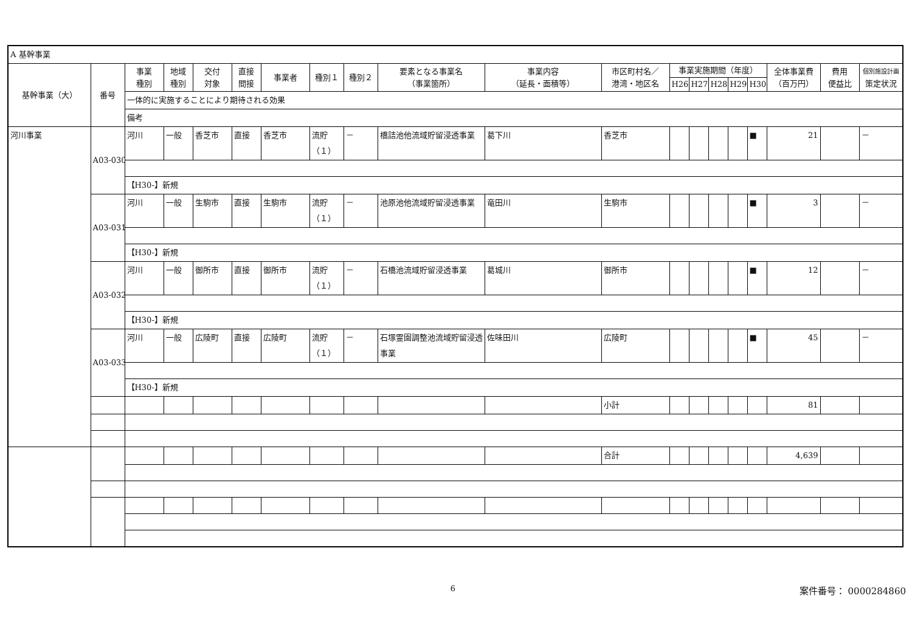| A 基幹事業 | | | | | | | | | | | | | | | | | | | |
| 基幹事業（大） | 番号 | 事業 種別 | 地域 種別 | 交付 対象 | 直接 間接 | 事業者 | 種別１ | 種別２ | 要素となる事業名 （事業箇所） | 事業内容 （延長・面積等） | 市区町村名／ 港湾・地区名 | 事業実施期間（年度） | | | | | 全体事業費 （百万円） | 費用 便益比 | 個別施設計画 策定状況 |
| | | | | | | | | | | | | H26 | H27 | H28 | H29 | H30 | | | |
| | | 一体的に実施することにより期待される効果 | | | | | | | | | | | | | | | | | |
| | | 備考 | | | | | | | | | | | | | | | | | |
| 河川事業 | A03-030 | 河川 | 一般 | 香芝市 | 直接 | 香芝市 | 流貯（１） | － | 橋詰池他流域貯留浸透事業 | 葛下川 | 香芝市 | | | | | ■ | 21 | | － |
| | | 【H30-】新規 | | | | | | | | | | | | | | | | | |
| | A03-031 | 河川 | 一般 | 生駒市 | 直接 | 生駒市 | 流貯（１） | － | 池原池他流域貯留浸透事業 | 竜田川 | 生駒市 | | | | | ■ | 3 | | － |
| | | 【H30-】新規 | | | | | | | | | | | | | | | | | |
| | A03-032 | 河川 | 一般 | 御所市 | 直接 | 御所市 | 流貯（１） | － | 石橋池流域貯留浸透事業 | 葛城川 | 御所市 | | | | | ■ | 12 | | － |
| | | 【H30-】新規 | | | | | | | | | | | | | | | | | |
| | A03-033 | 河川 | 一般 | 広陵町 | 直接 | 広陵町 | 流貯（１） | － | 石塚霊園調整池流域貯留浸透事業 | 佐味田川 | 広陵町 | | | | | ■ | 45 | | － |
| | | 【H30-】新規 | | | | | | | | | | | | | | | | | |
| | | | | | | | | | | | 小計 | | | | | | 81 | | |
| | | | | | | | | | | | 合計 | | | | | | 4,639 | | |
6
案件番号： 0000284860